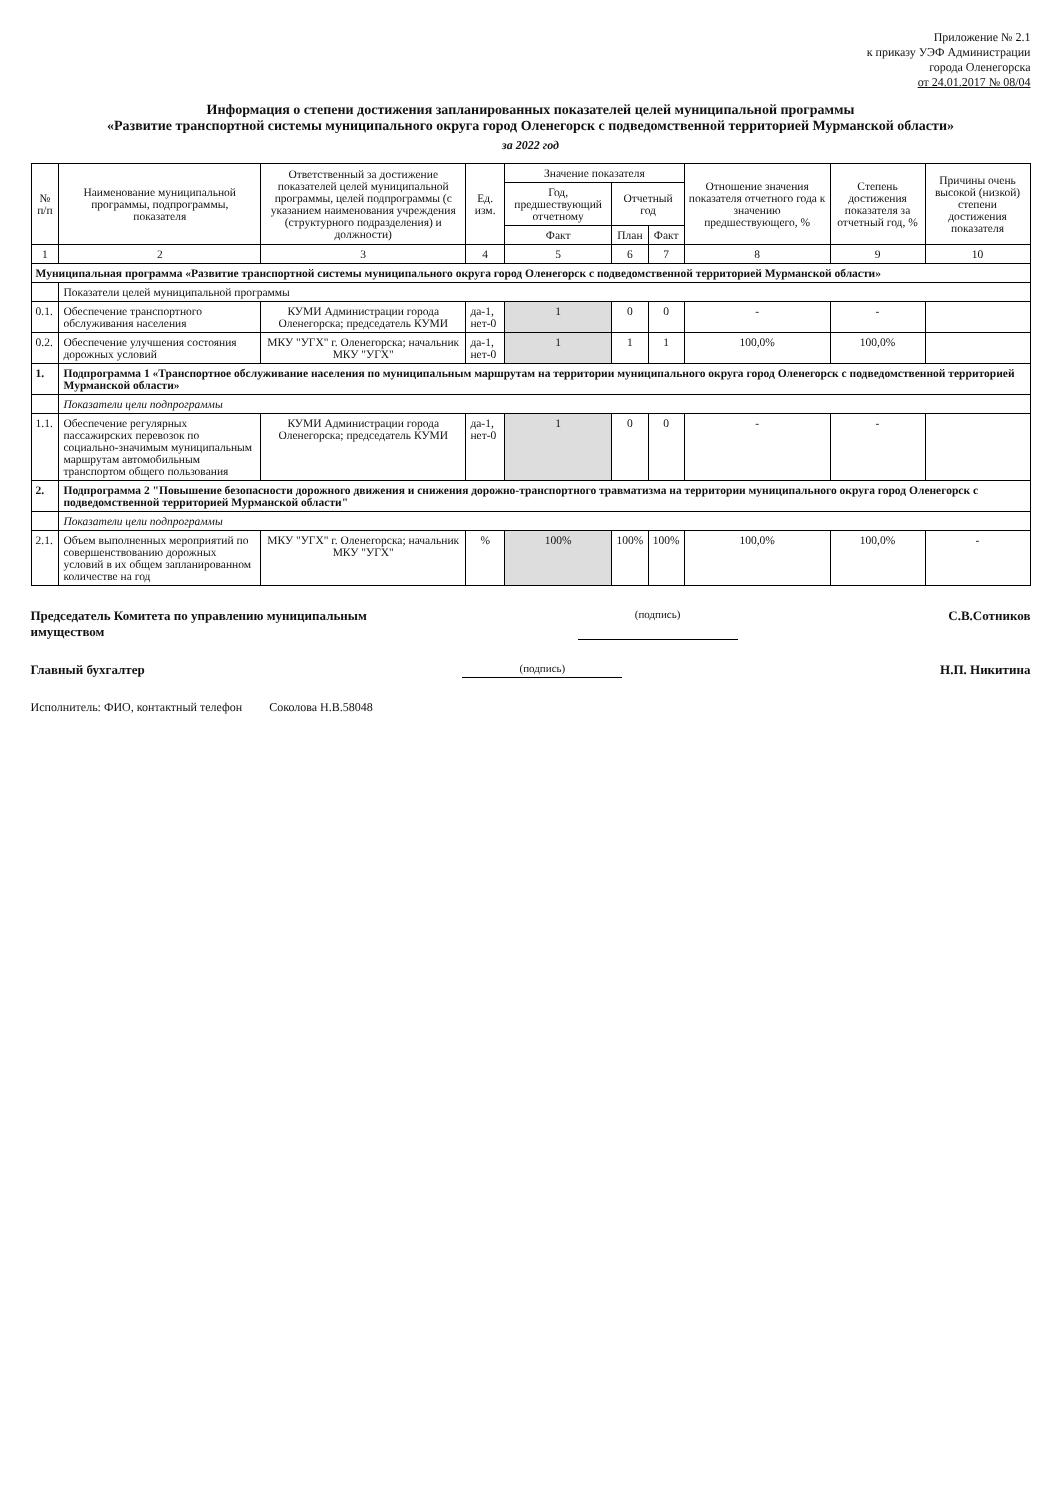Приложение № 2.1
к приказу УЭФ Администрации
города Оленегорска
от 24.01.2017 № 08/04
Информация о степени достижения запланированных показателей целей муниципальной программы
«Развитие транспортной системы муниципального округа город Оленегорск с подведомственной территорией Мурманской области»
за 2022 год
| № п/п | Наименование муниципальной программы, подпрограммы, показателя | Ответственный за достижение показателей целей муниципальной программы, целей подпрограммы (с указанием наименования учреждения (структурного подразделения) и должности) | Ед. изм. | Значение показателя | | | Отношение значения показателя отчетного года к значению предшествующего, % | Степень достижения показателя за отчетный год, % | Причины очень высокой (низкой) степени достижения показателя |
| --- | --- | --- | --- | --- | --- | --- | --- | --- | --- |
| | | | | Год, предшествующий отчетному | Отчетный год | | | | |
| | | | | Факт | План | Факт | | | |
| 1 | 2 | 3 | 4 | 5 | 6 | 7 | 8 | 9 | 10 |
| Муниципальная программа «Развитие транспортной системы муниципального округа город Оленегорск с подведомственной территорией Мурманской области» | | | | | | | | | |
| | Показатели целей муниципальной программы | | | | | | | | |
| 0.1. | Обеспечение транспортного обслуживания населения | КУМИ Администрации города Оленегорска; председатель КУМИ | да-1, нет-0 | 1 | 0 | 0 | - | - | |
| 0.2. | Обеспечение улучшения состояния дорожных условий | МКУ "УГХ" г. Оленегорска; начальник МКУ "УГХ" | да-1, нет-0 | 1 | 1 | 1 | 100,0% | 100,0% | |
| 1. | Подпрограмма 1 «Транспортное обслуживание населения по муниципальным маршрутам на территории муниципального округа город Оленегорск с подведомственной территорией Мурманской области» | | | | | | | | |
| | Показатели цели подпрограммы | | | | | | | | |
| 1.1. | Обеспечение регулярных пассажирских перевозок по социально-значимым муниципальным маршрутам автомобильным транспортом общего пользования | КУМИ Администрации города Оленегорска; председатель КУМИ | да-1, нет-0 | 1 | 0 | 0 | - | - | |
| 2. | Подпрограмма 2 "Повышение безопасности дорожного движения и снижения дорожно-транспортного травматизма на территории муниципального округа город Оленегорск с подведомственной территорией Мурманской области" | | | | | | | | |
| | Показатели цели подпрограммы | | | | | | | | |
| 2.1. | Объем выполненных мероприятий по совершенствованию дорожных условий в их общем запланированном количестве на год | МКУ "УГХ" г. Оленегорска; начальник МКУ "УГХ" | % | 100% | 100% | 100% | 100,0% | 100,0% | - |
Председатель Комитета по управлению муниципальным
имуществом
(подпись)
С.В.Сотников
Главный бухгалтер
(подпись)
Н.П. Никитина
Исполнитель: ФИО, контактный телефон Соколова Н.В.58048